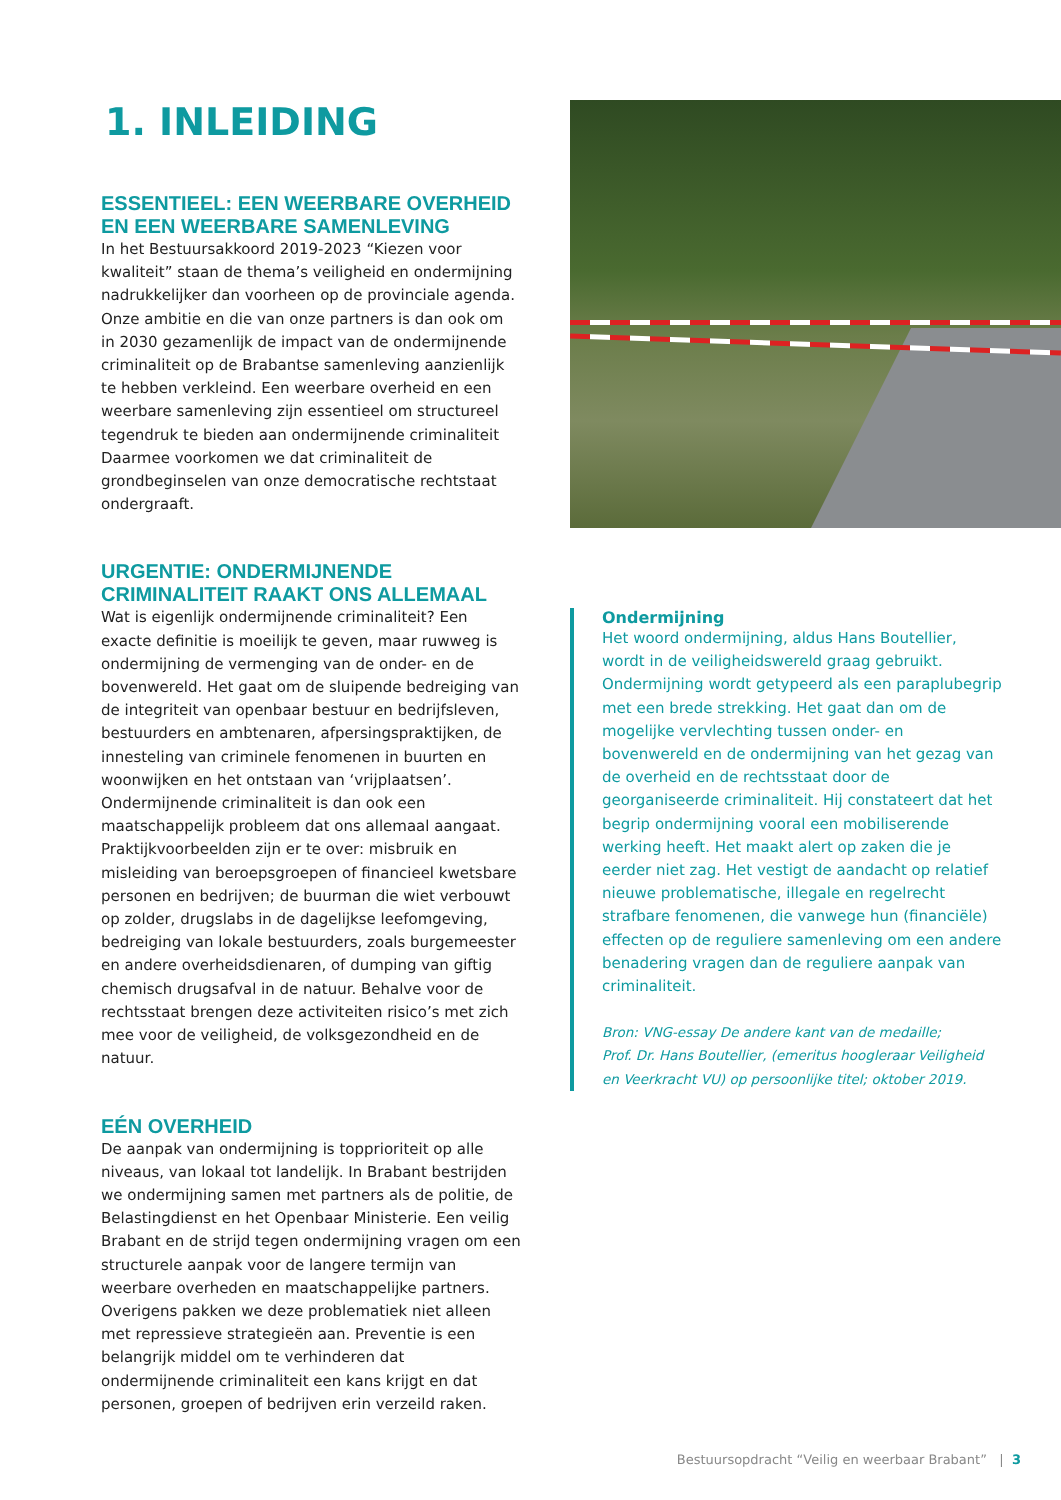1. INLEIDING
ESSENTIEEL: EEN WEERBARE OVERHEID EN EEN WEERBARE SAMENLEVING
In het Bestuursakkoord 2019-2023 “Kiezen voor kwaliteit” staan de thema’s veiligheid en ondermijning nadrukkelijker dan voorheen op de provinciale agenda. Onze ambitie en die van onze partners is dan ook om in 2030 gezamenlijk de impact van de ondermijnende criminaliteit op de Brabantse samenleving aanzienlijk te hebben verkleind. Een weerbare overheid en een weerbare samenleving zijn essentieel om structureel tegendruk te bieden aan ondermijnende criminaliteit Daarmee voorkomen we dat criminaliteit de grondbeginselen van onze democratische rechtstaat ondergraaft.
URGENTIE: ONDERMIJNENDE CRIMINALITEIT RAAKT ONS ALLEMAAL
Wat is eigenlijk ondermijnende criminaliteit? Een exacte definitie is moeilijk te geven, maar ruwweg is ondermijning de vermenging van de onder- en de bovenwereld. Het gaat om de sluipende bedreiging van de integriteit van openbaar bestuur en bedrijfsleven, bestuurders en ambtenaren, afpersingspraktijken, de innesteling van criminele fenomenen in buurten en woonwijken en het ontstaan van ‘vrijplaatsen’. Ondermijnende criminaliteit is dan ook een maatschappelijk probleem dat ons allemaal aangaat. Praktijkvoorbeelden zijn er te over: misbruik en misleiding van beroepsgroepen of financieel kwetsbare personen en bedrijven; de buurman die wiet verbouwt op zolder, drugslabs in de dagelijkse leefomgeving, bedreiging van lokale bestuurders, zoals burgemeester en andere overheidsdienaren, of dumping van giftig chemisch drugsafval in de natuur. Behalve voor de rechtsstaat brengen deze activiteiten risico’s met zich mee voor de veiligheid, de volksgezondheid en de natuur.
EÉN OVERHEID
De aanpak van ondermijning is topprioriteit op alle niveaus, van lokaal tot landelijk. In Brabant bestrijden we ondermijning samen met partners als de politie, de Belastingdienst en het Openbaar Ministerie. Een veilig Brabant en de strijd tegen ondermijning vragen om een structurele aanpak voor de langere termijn van weerbare overheden en maatschappelijke partners. Overigens pakken we deze problematiek niet alleen met repressieve strategieën aan. Preventie is een belangrijk middel om te verhinderen dat ondermijnende criminaliteit een kans krijgt en dat personen, groepen of bedrijven erin verzeild raken.
Ondermijning
Het woord ondermijning, aldus Hans Boutellier, wordt in de veiligheidswereld graag gebruikt. Ondermijning wordt getypeerd als een paraplubegrip met een brede strekking. Het gaat dan om de mogelijke vervlechting tussen onder- en bovenwereld en de ondermijning van het gezag van de overheid en de rechtsstaat door de georganiseerde criminaliteit. Hij constateert dat het begrip ondermijning vooral een mobiliserende werking heeft. Het maakt alert op zaken die je eerder niet zag. Het vestigt de aandacht op relatief nieuwe problematische, illegale en regelrecht strafbare fenomenen, die vanwege hun (financiële) effecten op de reguliere samenleving om een andere benadering vragen dan de reguliere aanpak van criminaliteit.
Bron: VNG-essay De andere kant van de medaille;
Prof. Dr. Hans Boutellier, (emeritus hoogleraar Veiligheid en Veerkracht VU) op persoonlijke titel; oktober 2019.
Bestuursopdracht “Veilig en weerbaar Brabant” | 3